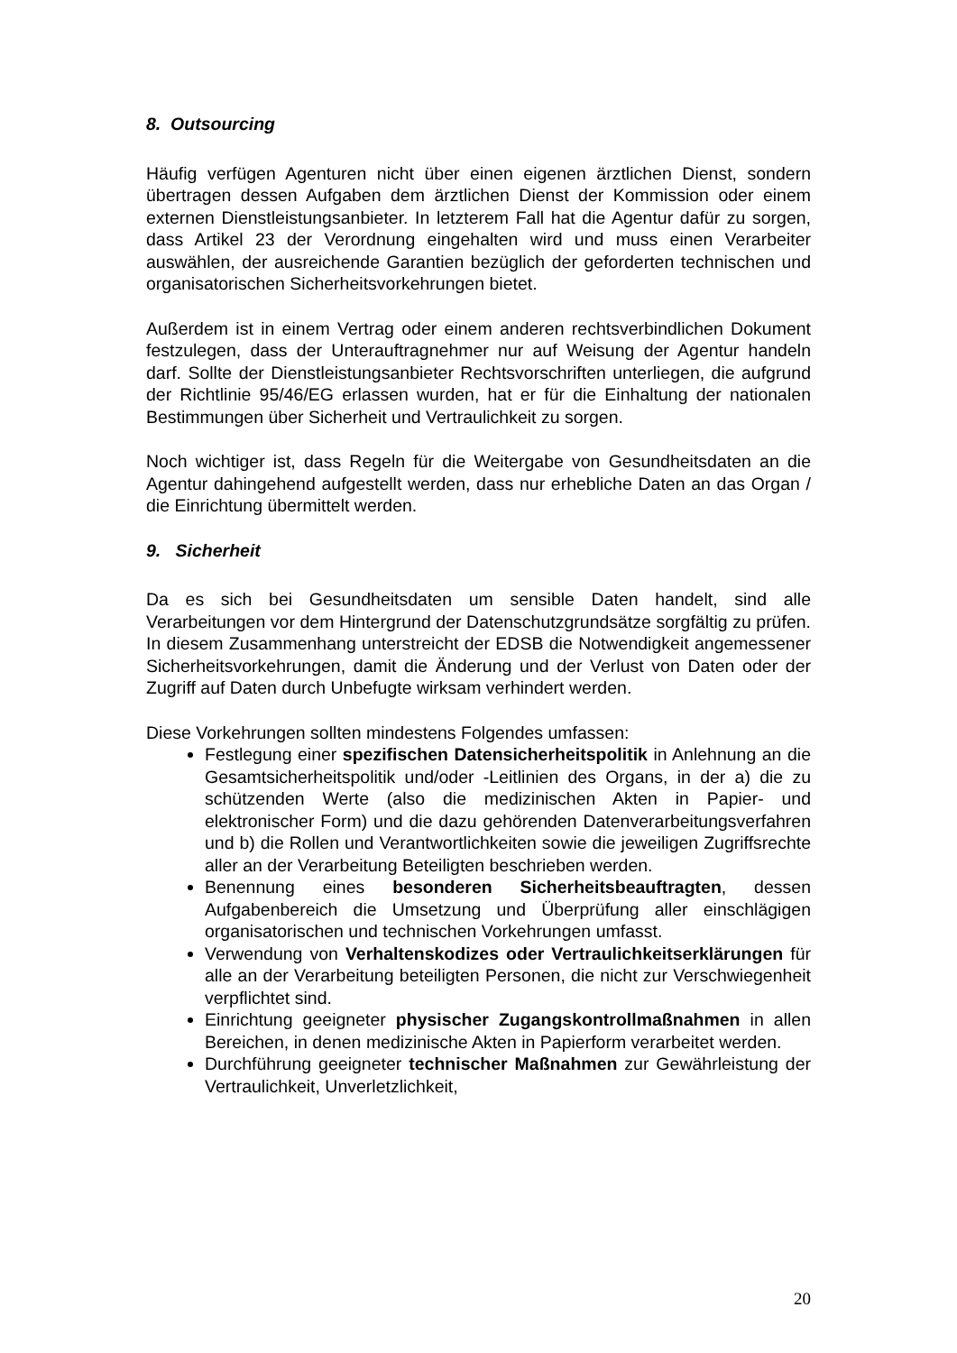8. Outsourcing
Häufig verfügen Agenturen nicht über einen eigenen ärztlichen Dienst, sondern übertragen dessen Aufgaben dem ärztlichen Dienst der Kommission oder einem externen Dienstleistungsanbieter. In letzterem Fall hat die Agentur dafür zu sorgen, dass Artikel 23 der Verordnung eingehalten wird und muss einen Verarbeiter auswählen, der ausreichende Garantien bezüglich der geforderten technischen und organisatorischen Sicherheitsvorkehrungen bietet.
Außerdem ist in einem Vertrag oder einem anderen rechtsverbindlichen Dokument festzulegen, dass der Unterauftragnehmer nur auf Weisung der Agentur handeln darf. Sollte der Dienstleistungsanbieter Rechtsvorschriften unterliegen, die aufgrund der Richtlinie 95/46/EG erlassen wurden, hat er für die Einhaltung der nationalen Bestimmungen über Sicherheit und Vertraulichkeit zu sorgen.
Noch wichtiger ist, dass Regeln für die Weitergabe von Gesundheitsdaten an die Agentur dahingehend aufgestellt werden, dass nur erhebliche Daten an das Organ / die Einrichtung übermittelt werden.
9. Sicherheit
Da es sich bei Gesundheitsdaten um sensible Daten handelt, sind alle Verarbeitungen vor dem Hintergrund der Datenschutzgrundsätze sorgfältig zu prüfen. In diesem Zusammenhang unterstreicht der EDSB die Notwendigkeit angemessener Sicherheitsvorkehrungen, damit die Änderung und der Verlust von Daten oder der Zugriff auf Daten durch Unbefugte wirksam verhindert werden.
Diese Vorkehrungen sollten mindestens Folgendes umfassen:
Festlegung einer spezifischen Datensicherheitspolitik in Anlehnung an die Gesamtsicherheitspolitik und/oder -Leitlinien des Organs, in der a) die zu schützenden Werte (also die medizinischen Akten in Papier- und elektronischer Form) und die dazu gehörenden Datenverarbeitungsverfahren und b) die Rollen und Verantwortlichkeiten sowie die jeweiligen Zugriffsrechte aller an der Verarbeitung Beteiligten beschrieben werden.
Benennung eines besonderen Sicherheitsbeauftragten, dessen Aufgabenbereich die Umsetzung und Überprüfung aller einschlägigen organisatorischen und technischen Vorkehrungen umfasst.
Verwendung von Verhaltenskodizes oder Vertraulichkeitserklärungen für alle an der Verarbeitung beteiligten Personen, die nicht zur Verschwiegenheit verpflichtet sind.
Einrichtung geeigneter physischer Zugangskontrollmaßnahmen in allen Bereichen, in denen medizinische Akten in Papierform verarbeitet werden.
Durchführung geeigneter technischer Maßnahmen zur Gewährleistung der Vertraulichkeit, Unverletzlichkeit,
20